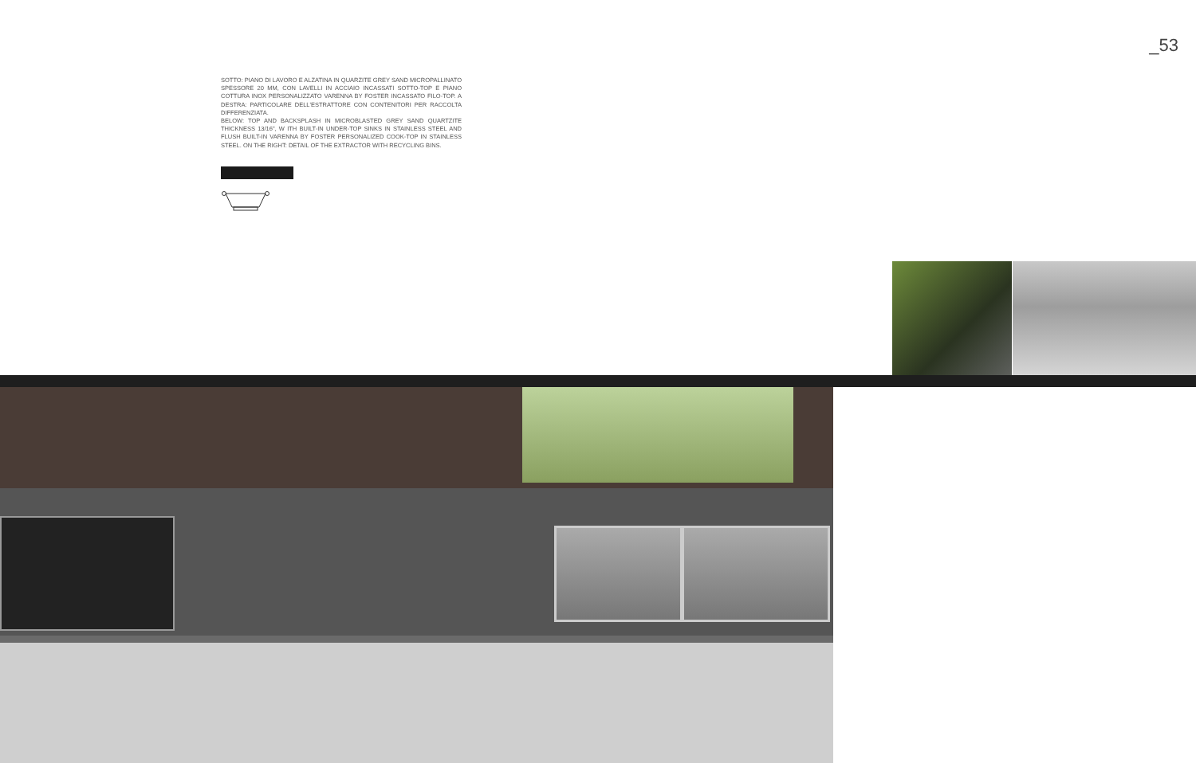_53
SOTTO: PIANO DI LAVORO E ALZATINA IN QUARZITE GREY SAND MICROPALLINATO SPESSORE 20 MM, CON LAVELLI IN ACCIAIO INCASSATI SOTTO-TOP E PIANO COTTURA INOX PERSONALIZZATO VARENNA BY FOSTER INCASSATO FILO-TOP. A DESTRA: PARTICOLARE DELL'ESTRATTORE CON CONTENITORI PER RACCOLTA DIFFERENZIATA.
BELOW: TOP AND BACKSPLASH IN MICROBLASTED GREY SAND QUARTZITE THICKNESS 13/16", W ITH BUILT-IN UNDER-TOP SINKS IN STAINLESS STEEL AND FLUSH BUILT-IN VARENNA BY FOSTER PERSONALIZED COOK-TOP IN STAINLESS STEEL. ON THE RIGHT: DETAIL OF THE EXTRACTOR WITH RECYCLING BINS.